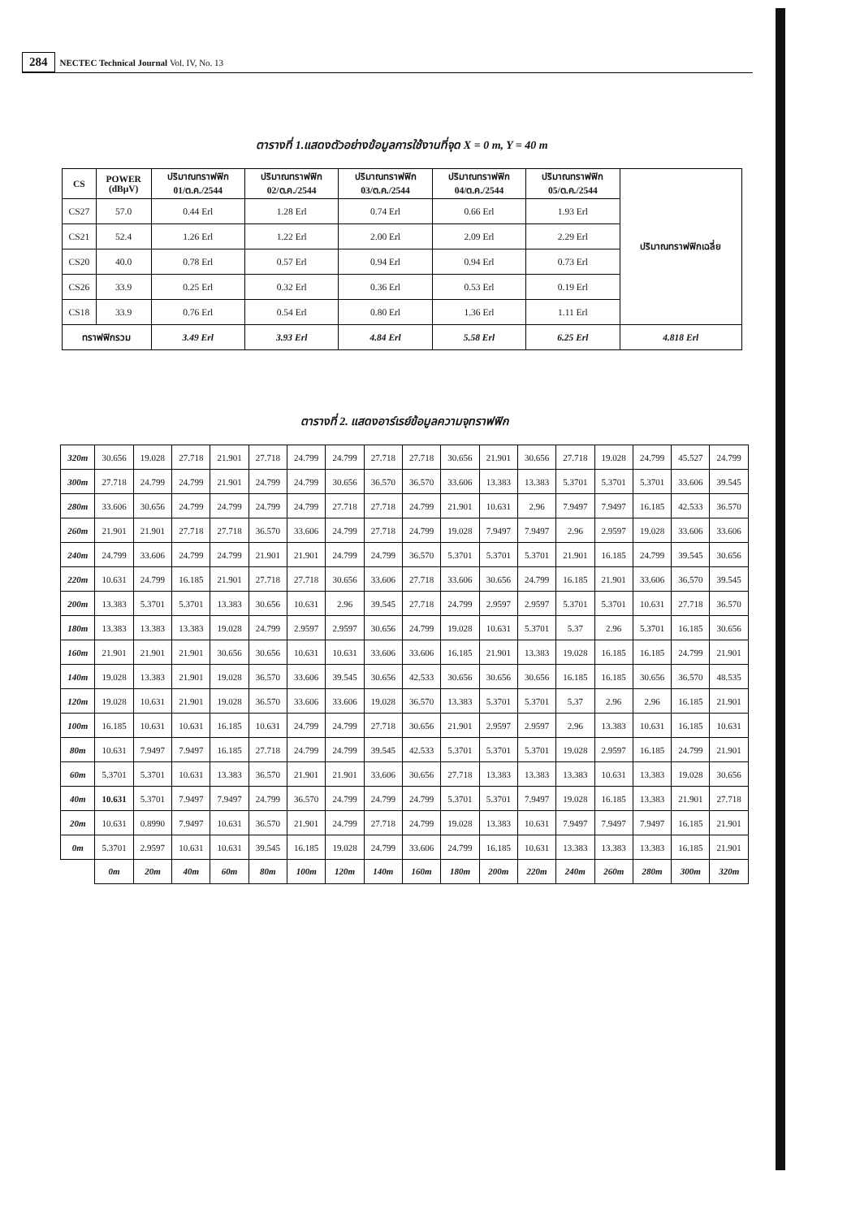284 NECTEC Technical Journal Vol. IV, No. 13
ตารางที่ 1.แสดงตัวอย่างข้อมูลการใช้งานที่จุด X = 0 m, Y = 40 m
| CS | POWER (dBμV) | ปริมาณทราฟฟิก 01/ต.ค./2544 | ปริมาณทราฟฟิก 02/ต.ค./2544 | ปริมาณทราฟฟิก 03/ต.ค./2544 | ปริมาณทราฟฟิก 04/ต.ค./2544 | ปริมาณทราฟฟิก 05/ต.ค./2544 | ปริมาณทราฟฟิกเฉลี่ย |
| --- | --- | --- | --- | --- | --- | --- | --- |
| CS27 | 57.0 | 0.44 Erl | 1.28 Erl | 0.74 Erl | 0.66 Erl | 1.93 Erl | |
| CS21 | 52.4 | 1.26 Erl | 1.22 Erl | 2.00 Erl | 2.09 Erl | 2.29 Erl | |
| CS20 | 40.0 | 0.78 Erl | 0.57 Erl | 0.94 Erl | 0.94 Erl | 0.73 Erl | |
| CS26 | 33.9 | 0.25 Erl | 0.32 Erl | 0.36 Erl | 0.53 Erl | 0.19 Erl | |
| CS18 | 33.9 | 0.76 Erl | 0.54 Erl | 0.80 Erl | 1.36 Erl | 1.11 Erl | |
| ทราฟฟิกรวม | | 3.49 Erl | 3.93 Erl | 4.84 Erl | 5.58 Erl | 6.25 Erl | 4.818 Erl |
ตารางที่ 2. แสดงอาร์เรย์ข้อมูลความจุทราฟฟิก
| 320m | 30.656 | 19.028 | 27.718 | 21.901 | 27.718 | 24.799 | 24.799 | 27.718 | 27.718 | 30.656 | 21.901 | 30.656 | 27.718 | 19.028 | 24.799 | 45.527 | 24.799 |
| 300m | 27.718 | 24.799 | 24.799 | 21.901 | 24.799 | 24.799 | 30.656 | 36.570 | 36.570 | 33.606 | 13.383 | 13.383 | 5.3701 | 5.3701 | 5.3701 | 33.606 | 39.545 |
| 280m | 33.606 | 30.656 | 24.799 | 24.799 | 24.799 | 24.799 | 27.718 | 27.718 | 24.799 | 21.901 | 10.631 | 2.96 | 7.9497 | 7.9497 | 16.185 | 42.533 | 36.570 |
| 260m | 21.901 | 21.901 | 27.718 | 27.718 | 36.570 | 33.606 | 24.799 | 27.718 | 24.799 | 19.028 | 7.9497 | 7.9497 | 2.96 | 2.9597 | 19.028 | 33.606 | 33.606 |
| 240m | 24.799 | 33.606 | 24.799 | 24.799 | 21.901 | 21.901 | 24.799 | 24.799 | 36.570 | 5.3701 | 5.3701 | 5.3701 | 21.901 | 16.185 | 24.799 | 39.545 | 30.656 |
| 220m | 10.631 | 24.799 | 16.185 | 21.901 | 27.718 | 27.718 | 30.656 | 33.606 | 27.718 | 33.606 | 30.656 | 24.799 | 16.185 | 21.901 | 33.606 | 36.570 | 39.545 |
| 200m | 13.383 | 5.3701 | 5.3701 | 13.383 | 30.656 | 10.631 | 2.96 | 39.545 | 27.718 | 24.799 | 2.9597 | 2.9597 | 5.3701 | 5.3701 | 10.631 | 27.718 | 36.570 |
| 180m | 13.383 | 13.383 | 13.383 | 19.028 | 24.799 | 2.9597 | 2.9597 | 30.656 | 24.799 | 19.028 | 10.631 | 5.3701 | 5.37 | 2.96 | 5.3701 | 16.185 | 30.656 |
| 160m | 21.901 | 21.901 | 21.901 | 30.656 | 30.656 | 10.631 | 10.631 | 33.606 | 33.606 | 16.185 | 21.901 | 13.383 | 19.028 | 16.185 | 16.185 | 24.799 | 21.901 |
| 140m | 19.028 | 13.383 | 21.901 | 19.028 | 36.570 | 33.606 | 39.545 | 30.656 | 42.533 | 30.656 | 30.656 | 30.656 | 16.185 | 16.185 | 30.656 | 36.570 | 48.535 |
| 120m | 19.028 | 10.631 | 21.901 | 19.028 | 36.570 | 33.606 | 33.606 | 19.028 | 36.570 | 13.383 | 5.3701 | 5.3701 | 5.37 | 2.96 | 2.96 | 16.185 | 21.901 |
| 100m | 16.185 | 10.631 | 10.631 | 16.185 | 10.631 | 24.799 | 24.799 | 27.718 | 30.656 | 21.901 | 2.9597 | 2.9597 | 2.96 | 13.383 | 10.631 | 16.185 | 10.631 |
| 80m | 10.631 | 7.9497 | 7.9497 | 16.185 | 27.718 | 24.799 | 24.799 | 39.545 | 42.533 | 5.3701 | 5.3701 | 5.3701 | 19.028 | 2.9597 | 16.185 | 24.799 | 21.901 |
| 60m | 5.3701 | 5.3701 | 10.631 | 13.383 | 36.570 | 21.901 | 21.901 | 33.606 | 30.656 | 27.718 | 13.383 | 13.383 | 13.383 | 10.631 | 13.383 | 19.028 | 30.656 |
| 40m | 10.631 | 5.3701 | 7.9497 | 7.9497 | 24.799 | 36.570 | 24.799 | 24.799 | 24.799 | 5.3701 | 5.3701 | 7.9497 | 19.028 | 16.185 | 13.383 | 21.901 | 27.718 |
| 20m | 10.631 | 0.8990 | 7.9497 | 10.631 | 36.570 | 21.901 | 24.799 | 27.718 | 24.799 | 19.028 | 13.383 | 10.631 | 7.9497 | 7.9497 | 7.9497 | 16.185 | 21.901 |
| 0m | 5.3701 | 2.9597 | 10.631 | 10.631 | 39.545 | 16.185 | 19.028 | 24.799 | 33.606 | 24.799 | 16.185 | 10.631 | 13.383 | 13.383 | 13.383 | 16.185 | 21.901 |
| | 0m | 20m | 40m | 60m | 80m | 100m | 120m | 140m | 160m | 180m | 200m | 220m | 240m | 260m | 280m | 300m | 320m |